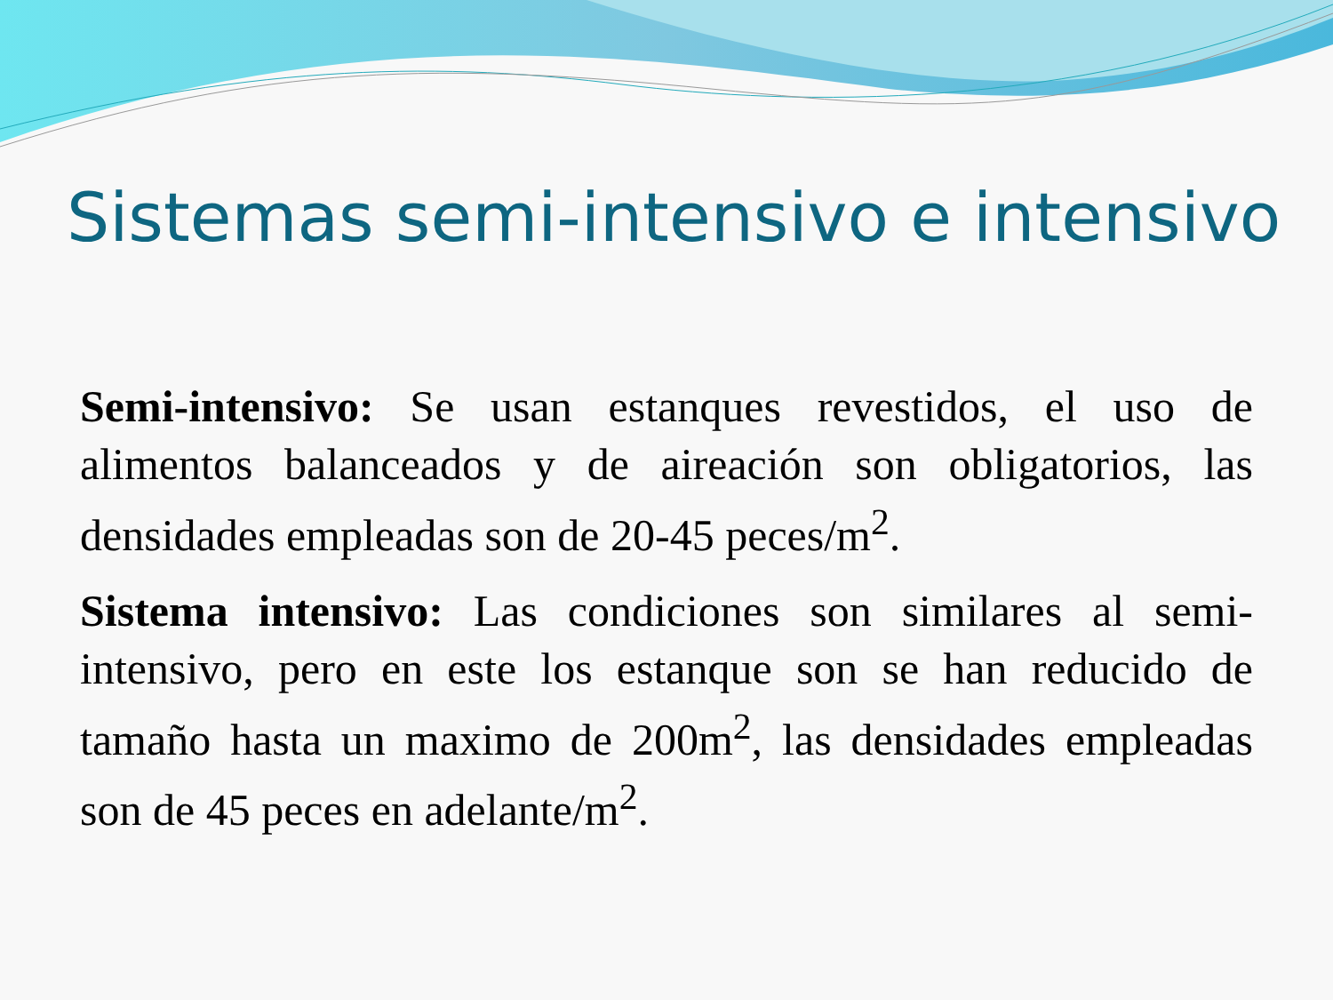Sistemas semi-intensivo e intensivo
Semi-intensivo: Se usan estanques revestidos, el uso de alimentos balanceados y de aireación son obligatorios, las densidades empleadas son de 20-45 peces/m<sup>2</sup>.
Sistema intensivo: Las condiciones son similares al semi-intensivo, pero en este los estanque son se han reducido de tamaño hasta un maximo de 200m<sup>2</sup>, las densidades empleadas son de 45 peces en adelante/m<sup>2</sup>.